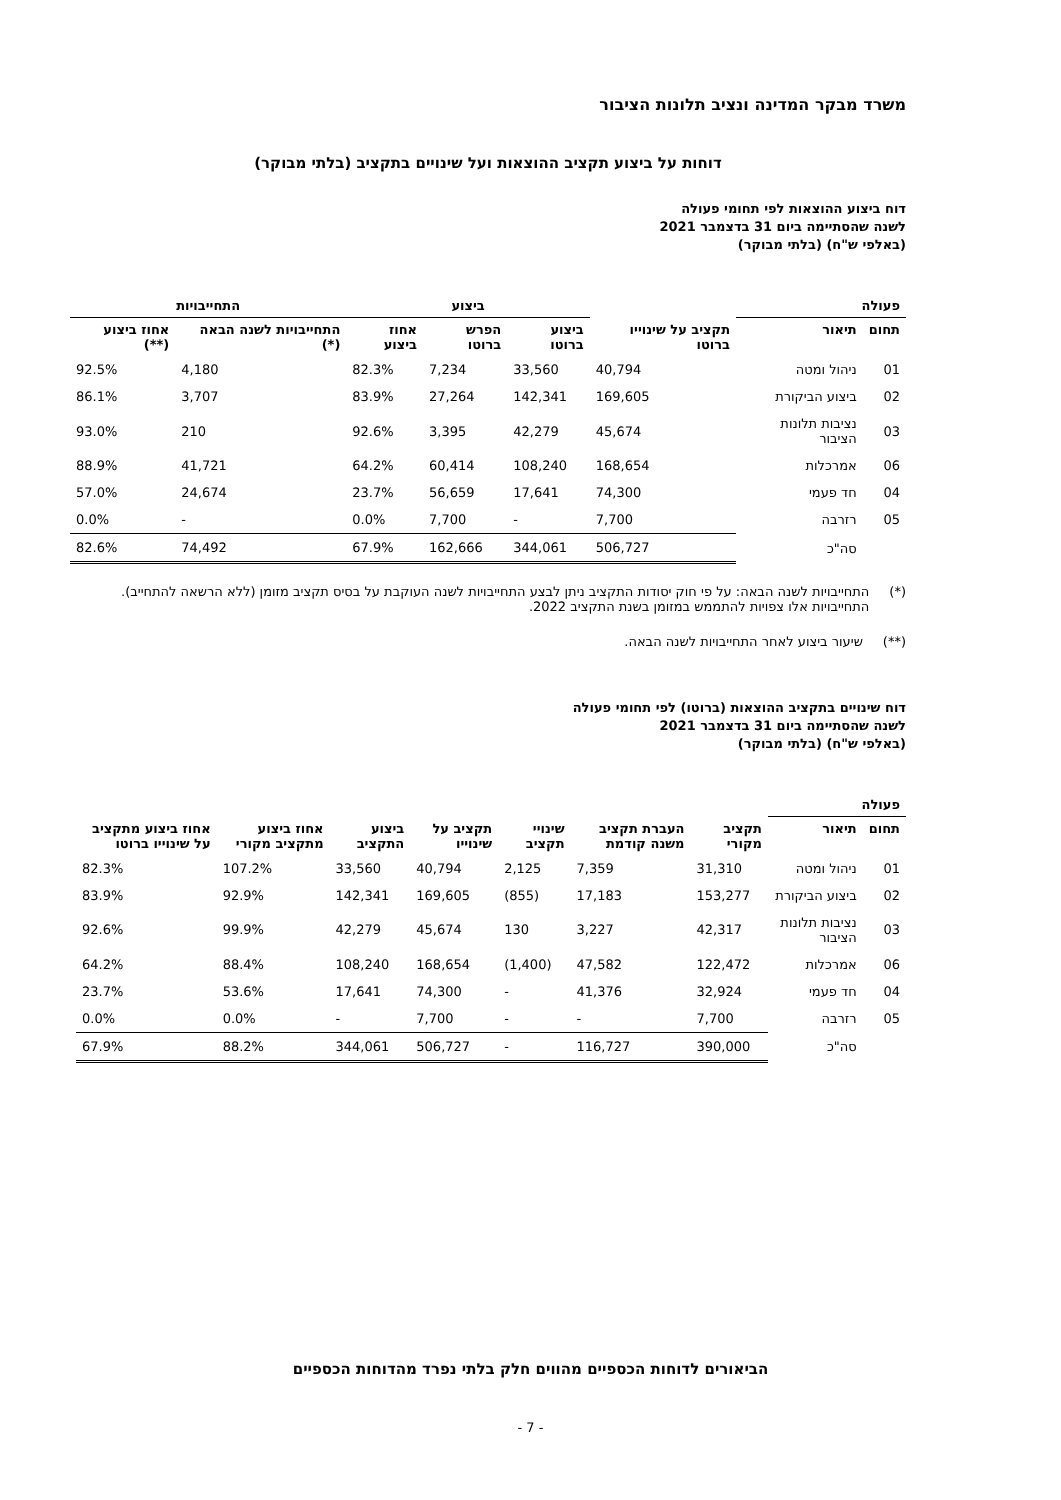משרד מבקר המדינה ונציב תלונות הציבור
דוחות על ביצוע תקציב ההוצאות ועל שינויים בתקציב (בלתי מבוקר)
דוח ביצוע ההוצאות לפי תחומי פעולה
לשנה שהסתיימה ביום 31 בדצמבר 2021
(באלפי ש"ח) (בלתי מבוקר)
| פעולה | | | ביצוע | | | התחייבויות | |
| --- | --- | --- | --- | --- | --- | --- | --- |
| תחום | תיאור | תקציב על שינוייו ברוטו | ביצוע ברוטו | הפרש ברוטו | אחוז ביצוע | התחייבויות לשנה הבאה (*) | אחוז ביצוע (**) |
| 01 | ניהול ומטה | 40,794 | 33,560 | 7,234 | 82.3% | 4,180 | 92.5% |
| 02 | ביצוע הביקורת | 169,605 | 142,341 | 27,264 | 83.9% | 3,707 | 86.1% |
| 03 | נציבות תלונות הציבור | 45,674 | 42,279 | 3,395 | 92.6% | 210 | 93.0% |
| 06 | אמרכלות | 168,654 | 108,240 | 60,414 | 64.2% | 41,721 | 88.9% |
| 04 | חד פעמי | 74,300 | 17,641 | 56,659 | 23.7% | 24,674 | 57.0% |
| 05 | רזרבה | 7,700 | - | 7,700 | 0.0% | - | 0.0% |
| | סה"כ | 506,727 | 344,061 | 162,666 | 67.9% | 74,492 | 82.6% |
(*) התחייבויות לשנה הבאה: על פי חוק יסודות התקציב ניתן לבצע התחייבויות לשנה העוקבת על בסיס תקציב מזומן (ללא הרשאה להתחייב). התחייבויות אלו צפויות להתממש במזומן בשנת התקציב 2022.
(**) שיעור ביצוע לאחר התחייבויות לשנה הבאה.
דוח שינויים בתקציב ההוצאות (ברוטו) לפי תחומי פעולה
לשנה שהסתיימה ביום 31 בדצמבר 2021
(באלפי ש"ח) (בלתי מבוקר)
| פעולה | | | | | | | | |
| --- | --- | --- | --- | --- | --- | --- | --- | --- |
| תחום | תיאור | תקציב מקורי | העברת תקציב משנה קודמת | שינויי תקציב | תקציב על שינוייו | ביצוע התקציב | אחוז ביצוע מתקציב מקורי | אחוז ביצוע מתקציב על שינוייו ברוטו |
| 01 | ניהול ומטה | 31,310 | 7,359 | 2,125 | 40,794 | 33,560 | 107.2% | 82.3% |
| 02 | ביצוע הביקורת | 153,277 | 17,183 | (855) | 169,605 | 142,341 | 92.9% | 83.9% |
| 03 | נציבות תלונות הציבור | 42,317 | 3,227 | 130 | 45,674 | 42,279 | 99.9% | 92.6% |
| 06 | אמרכלות | 122,472 | 47,582 | (1,400) | 168,654 | 108,240 | 88.4% | 64.2% |
| 04 | חד פעמי | 32,924 | 41,376 | - | 74,300 | 17,641 | 53.6% | 23.7% |
| 05 | רזרבה | 7,700 | - | - | 7,700 | - | 0.0% | 0.0% |
| | סה"כ | 390,000 | 116,727 | - | 506,727 | 344,061 | 88.2% | 67.9% |
הביאורים לדוחות הכספיים מהווים חלק בלתי נפרד מהדוחות הכספיים
- 7 -